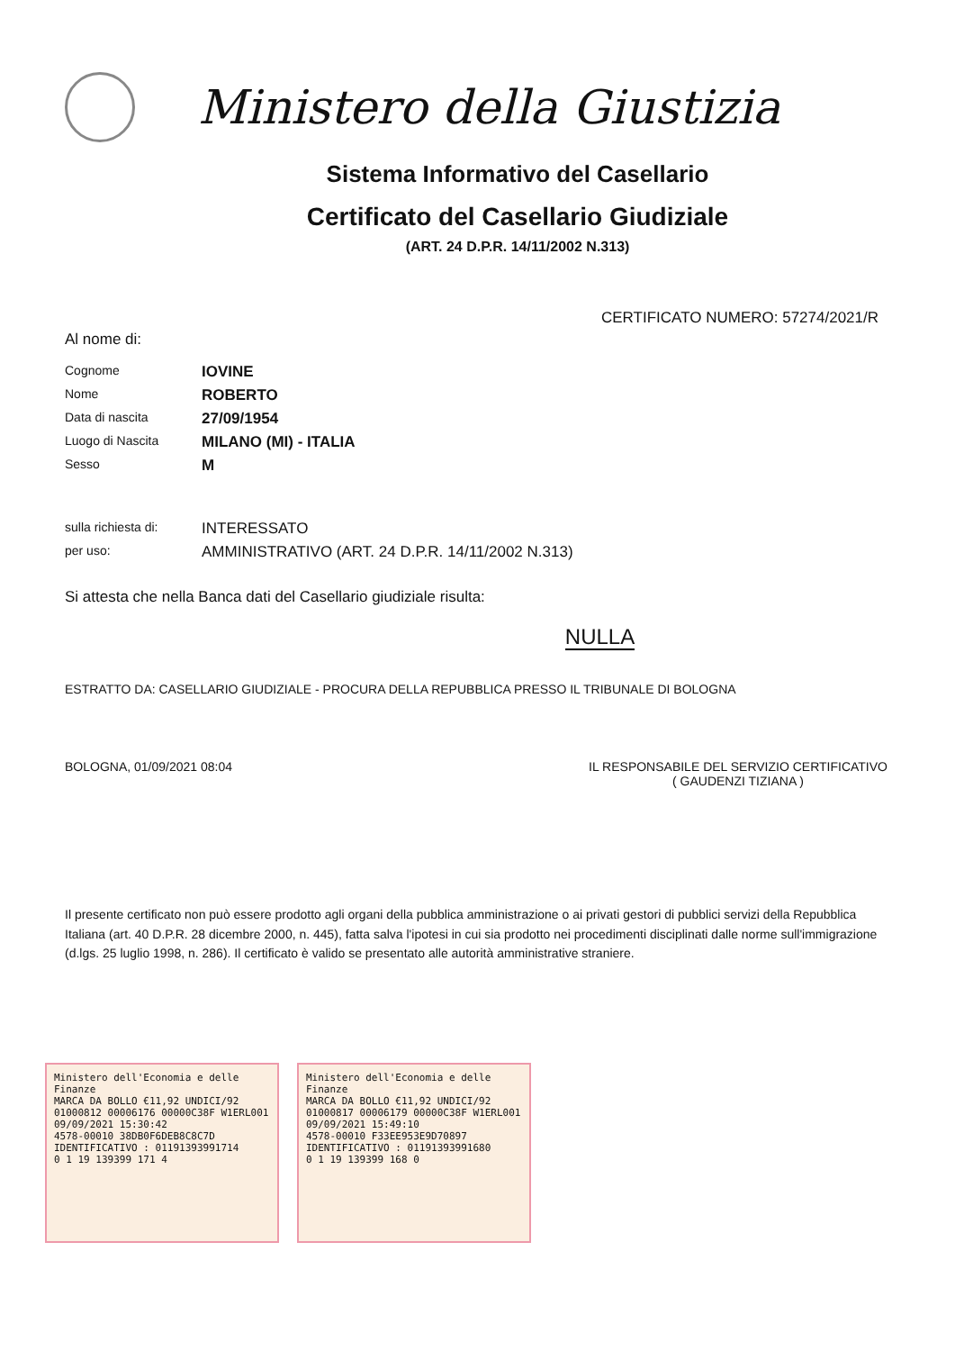Ministero della Giustizia
Sistema Informativo del Casellario
Certificato del Casellario Giudiziale
(ART. 24 D.P.R. 14/11/2002 N.313)
CERTIFICATO NUMERO: 57274/2021/R
Al nome di:
Cognome
IOVINE
Nome
ROBERTO
Data di nascita
27/09/1954
Luogo di Nascita
MILANO (MI) - ITALIA
Sesso
M
sulla richiesta di:
INTERESSATO
per uso:
AMMINISTRATIVO (ART. 24 D.P.R. 14/11/2002 N.313)
Si attesta che nella Banca dati del Casellario giudiziale risulta:
NULLA
ESTRATTO DA: CASELLARIO GIUDIZIALE - PROCURA DELLA REPUBBLICA PRESSO IL TRIBUNALE DI BOLOGNA
BOLOGNA, 01/09/2021 08:04 IL RESPONSABILE DEL SERVIZIO CERTIFICATIVO
( GAUDENZI TIZIANA )
Il presente certificato non può essere prodotto agli organi della pubblica amministrazione o ai privati gestori di pubblici servizi della Repubblica Italiana (art. 40 D.P.R. 28 dicembre 2000, n. 445), fatta salva l'ipotesi in cui sia prodotto nei procedimenti disciplinati dalle norme sull'immigrazione (d.lgs. 25 luglio 1998, n. 286). Il certificato è valido se presentato alle autorità amministrative straniere.
Ministero dell'Economia e delle Finanze
MARCA DA BOLLO €11,92 UNDICI/92
01000812 00006176 00000C38F W1ERL001
09/09/2021 15:30:42
4578-00010 38DB0F6DEB8C8C7D
IDENTIFICATIVO : 01191393991714
0 1 19 139399 171 4
Ministero dell'Economia e delle Finanze
MARCA DA BOLLO €11,92 UNDICI/92
01000817 00006179 00000C38F W1ERL001
09/09/2021 15:49:10
4578-00010 F33EE953E9D70897
IDENTIFICATIVO : 01191393991680
0 1 19 139399 168 0